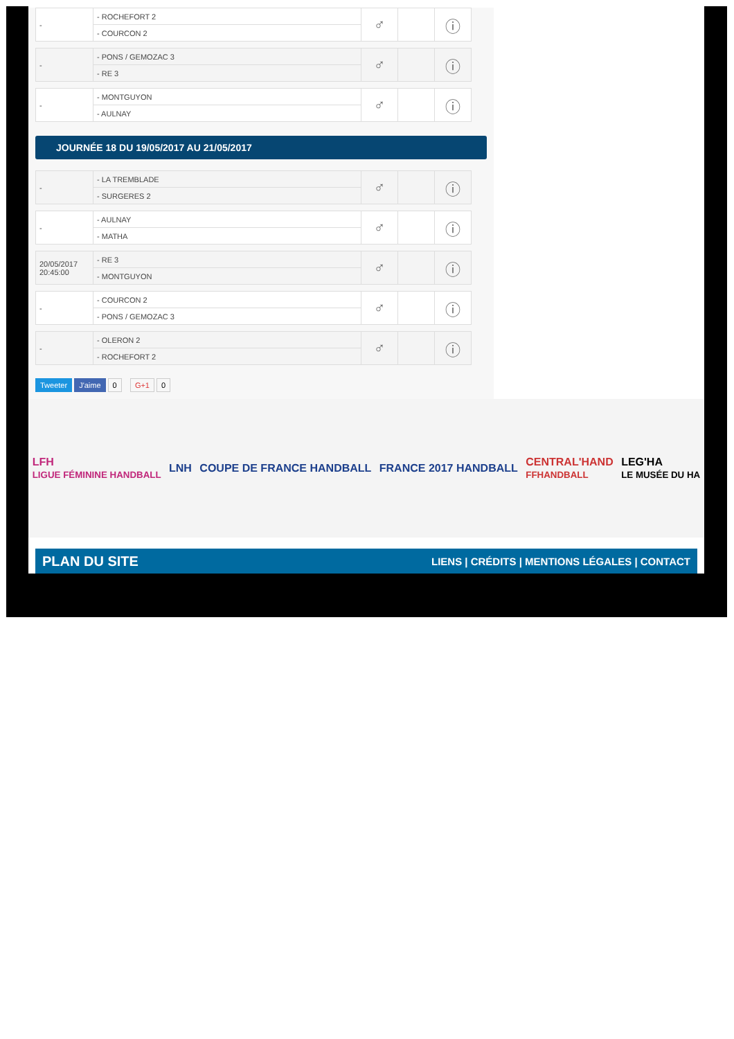| - | - ROCHEFORT 2 | ♂ | | ⓘ |
| | - COURCON 2 | | | |
| - | - PONS / GEMOZAC 3 | ♂ | | ⓘ |
| | - RE 3 | | | |
| - | - MONTGUYON | ♂ | | ⓘ |
| | - AULNAY | | | |
JOURNÉE 18 DU 19/05/2017 AU 21/05/2017
| - | - LA TREMBLADE | ♂ | | ⓘ |
| | - SURGERES 2 | | | |
| - | - AULNAY | ♂ | | ⓘ |
| | - MATHA | | | |
| 20/05/2017 20:45:00 | - RE 3 | ♂ | | ⓘ |
| | - MONTGUYON | | | |
| - | - COURCON 2 | ♂ | | ⓘ |
| | - PONS / GEMOZAC 3 | | | |
| - | - OLERON 2 | ♂ | | ⓘ |
| | - ROCHEFORT 2 | | | |
Tweeter J'aime 0 G+1 0
LFH
LIGUE FÉMININE HANDBALL LNH COUPE DE FRANCE HANDBALL FRANCE 2017 HANDBALL CENTRAL'HAND
FFHANDBALL LEG'HA
LE MUSÉE DU HA
PLAN DU SITE LIENS | CRÉDITS | MENTIONS LÉGALES | CONTACT